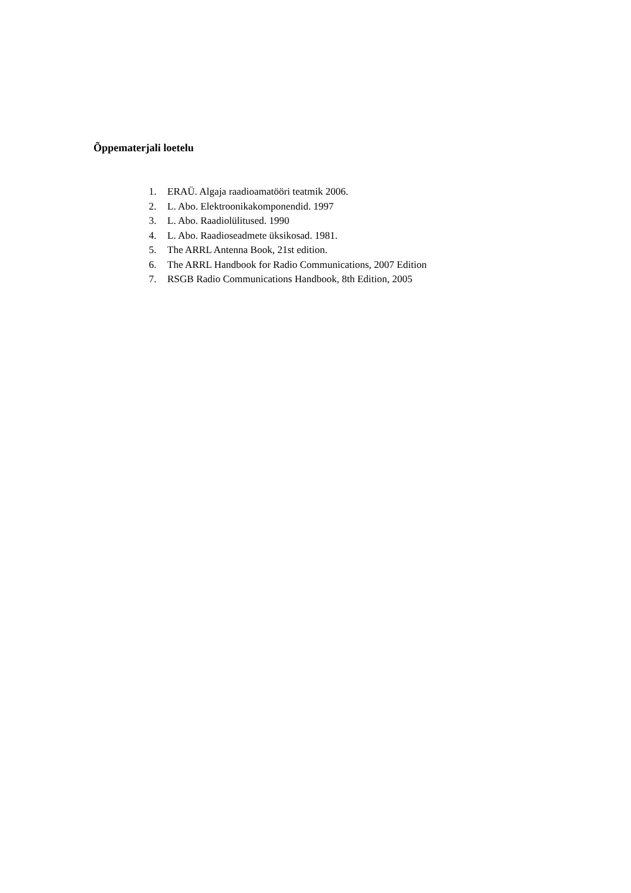Õppematerjali loetelu
1. ERAÜ. Algaja raadioamatööri teatmik 2006.
2. L. Abo. Elektroonikakomponendid. 1997
3. L. Abo. Raadiolülitused. 1990
4. L. Abo. Raadioseadmete üksikosad. 1981.
5. The ARRL Antenna Book, 21st edition.
6. The ARRL Handbook for Radio Communications, 2007 Edition
7. RSGB Radio Communications Handbook, 8th Edition, 2005